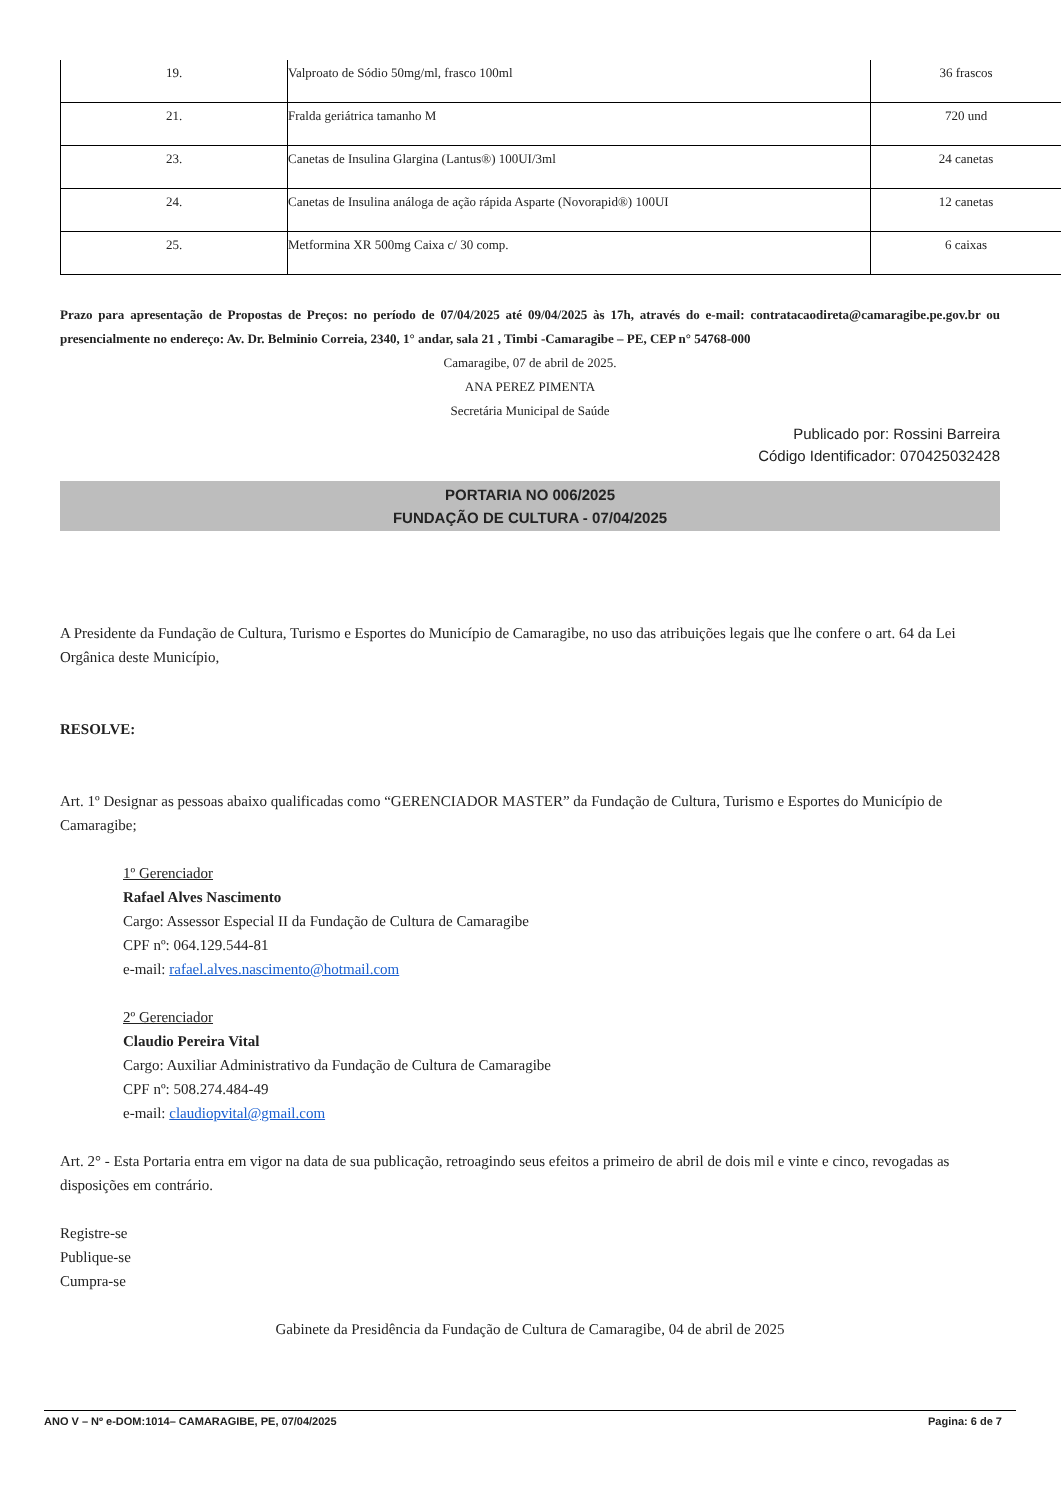| 19. | Valproato de Sódio 50mg/ml, frasco 100ml | 36 frascos |
| 21. | Fralda geriátrica tamanho M | 720 und |
| 23. | Canetas de Insulina Glargina (Lantus®) 100UI/3ml | 24 canetas |
| 24. | Canetas de Insulina análoga de ação rápida Asparte (Novorapid®) 100UI | 12 canetas |
| 25. | Metformina XR 500mg Caixa c/ 30 comp. | 6 caixas |
Prazo para apresentação de Propostas de Preços: no período de 07/04/2025 até 09/04/2025 às 17h, através do e-mail: contratacaodireta@camaragibe.pe.gov.br ou presencialmente no endereço: Av. Dr. Belminio Correia, 2340, 1° andar, sala 21 , Timbi -Camaragibe – PE, CEP n° 54768-000
Camaragibe, 07 de abril de 2025.
ANA PEREZ PIMENTA
Secretária Municipal de Saúde
Publicado por: Rossini Barreira
Código Identificador: 070425032428
PORTARIA NO 006/2025
FUNDAÇÃO DE CULTURA - 07/04/2025
A Presidente da Fundação de Cultura, Turismo e Esportes do Município de Camaragibe, no uso das atribuições legais que lhe confere o art. 64 da Lei Orgânica deste Município,
RESOLVE:
Art. 1º Designar as pessoas abaixo qualificadas como “GERENCIADOR MASTER” da Fundação de Cultura, Turismo e Esportes do Município de Camaragibe;
1º Gerenciador
Rafael Alves Nascimento
Cargo: Assessor Especial II da Fundação de Cultura de Camaragibe
CPF nº: 064.129.544-81
e-mail: rafael.alves.nascimento@hotmail.com
2º Gerenciador
Claudio Pereira Vital
Cargo: Auxiliar Administrativo da Fundação de Cultura de Camaragibe
CPF nº: 508.274.484-49
e-mail: claudiopvital@gmail.com
Art. 2° - Esta Portaria entra em vigor na data de sua publicação, retroagindo seus efeitos a primeiro de abril de dois mil e vinte e cinco, revogadas as disposições em contrário.
Registre-se
Publique-se
Cumpra-se
Gabinete da Presidência da Fundação de Cultura de Camaragibe, 04 de abril de 2025
ANO V – Nº e-DOM:1014– CAMARAGIBE, PE, 07/04/2025 Pagina: 6 de 7